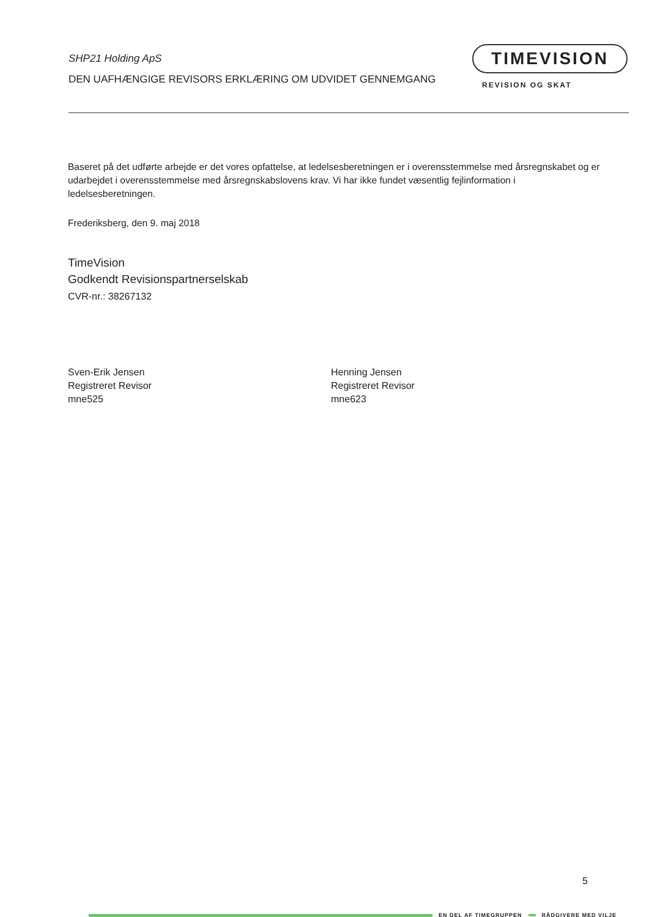SHP21 Holding ApS
DEN UAFHÆNGIGE REVISORS ERKLÆRING OM UDVIDET GENNEMGANG
TIMEVISION
REVISION OG SKAT
Baseret på det udførte arbejde er det vores opfattelse, at ledelsesberetningen er i overensstemmelse med årsregnskabet og er udarbejdet i overensstemmelse med årsregnskabslovens krav. Vi har ikke fundet væsentlig fejlinformation i ledelsesberetningen.
Frederiksberg, den 9. maj 2018
TimeVision
Godkendt Revisionspartnerselskab
CVR-nr.: 38267132
Sven-Erik Jensen
Registreret Revisor
mne525
Henning Jensen
Registreret Revisor
mne623
5
EN DEL AF TIMEGRUPPEN
RÅDGIVERE MED VILJE